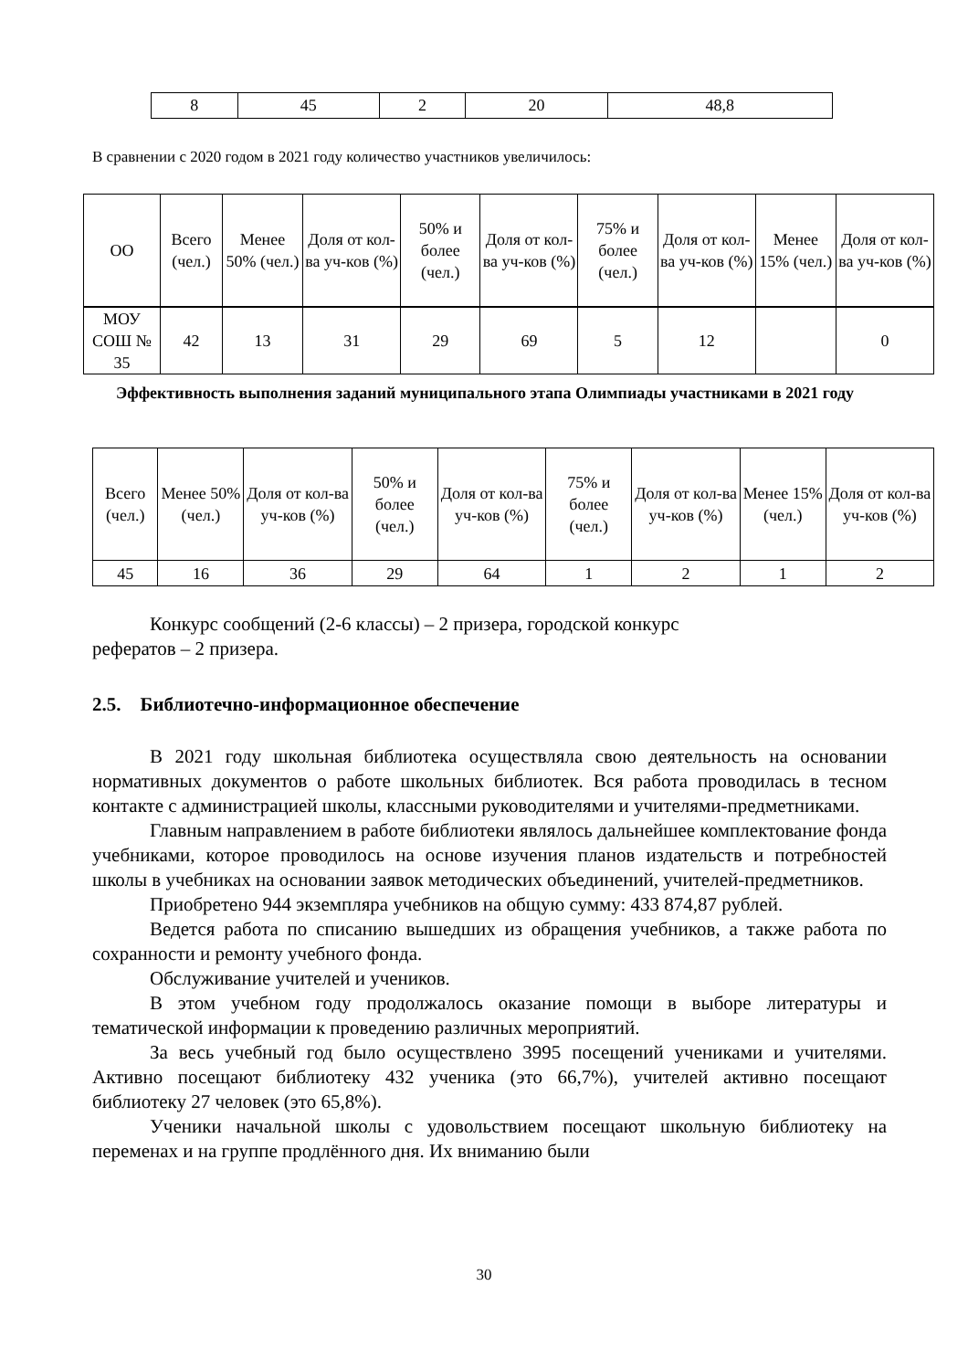| 8 | 45 | 2 | 20 | 48,8 |
В сравнении с 2020 годом в 2021 году количество участников увеличилось:
| ОО | Всего (чел.) | Менее 50% (чел.) | Доля от кол-ва уч-ков (%) | 50% и более (чел.) | Доля от кол-ва уч-ков (%) | 75% и более (чел.) | Доля от кол-ва уч-ков (%) | Менее 15% (чел.) | Доля от кол-ва уч-ков (%) |
| --- | --- | --- | --- | --- | --- | --- | --- | --- | --- |
| МОУ СОШ № 35 | 42 | 13 | 31 | 29 | 69 | 5 | 12 | | 0 |
Эффективность выполнения заданий муниципального этапа Олимпиады участниками в 2021 году
| Всего (чел.) | Менее 50% (чел.) | Доля от кол-ва уч-ков (%) | 50% и более (чел.) | Доля от кол-ва уч-ков (%) | 75% и более (чел.) | Доля от кол-ва уч-ков (%) | Менее 15% (чел.) | Доля от кол-ва уч-ков (%) |
| --- | --- | --- | --- | --- | --- | --- | --- | --- |
| 45 | 16 | 36 | 29 | 64 | 1 | 2 | 1 | 2 |
Конкурс сообщений (2-6 классы) – 2 призера, городской конкурс
рефератов – 2 призера.
2.5. Библиотечно-информационное обеспечение
В 2021 году школьная библиотека осуществляла свою деятельность на основании нормативных документов о работе школьных библиотек. Вся работа проводилась в тесном контакте с администрацией школы, классными руководителями и учителями-предметниками.
Главным направлением в работе библиотеки являлось дальнейшее комплектование фонда учебниками, которое проводилось на основе изучения планов издательств и потребностей школы в учебниках на основании заявок методических объединений, учителей-предметников.
Приобретено 944 экземпляра учебников на общую сумму: 433 874,87 рублей.
Ведется работа по списанию вышедших из обращения учебников, а также работа по сохранности и ремонту учебного фонда.
Обслуживание учителей и учеников.
В этом учебном году продолжалось оказание помощи в выборе литературы и тематической информации к проведению различных мероприятий.
За весь учебный год было осуществлено 3995 посещений учениками и учителями. Активно посещают библиотеку 432 ученика (это 66,7%), учителей активно посещают библиотеку 27 человек (это 65,8%).
Ученики начальной школы с удовольствием посещают школьную библиотеку на переменах и на группе продлённого дня. Их вниманию были
30